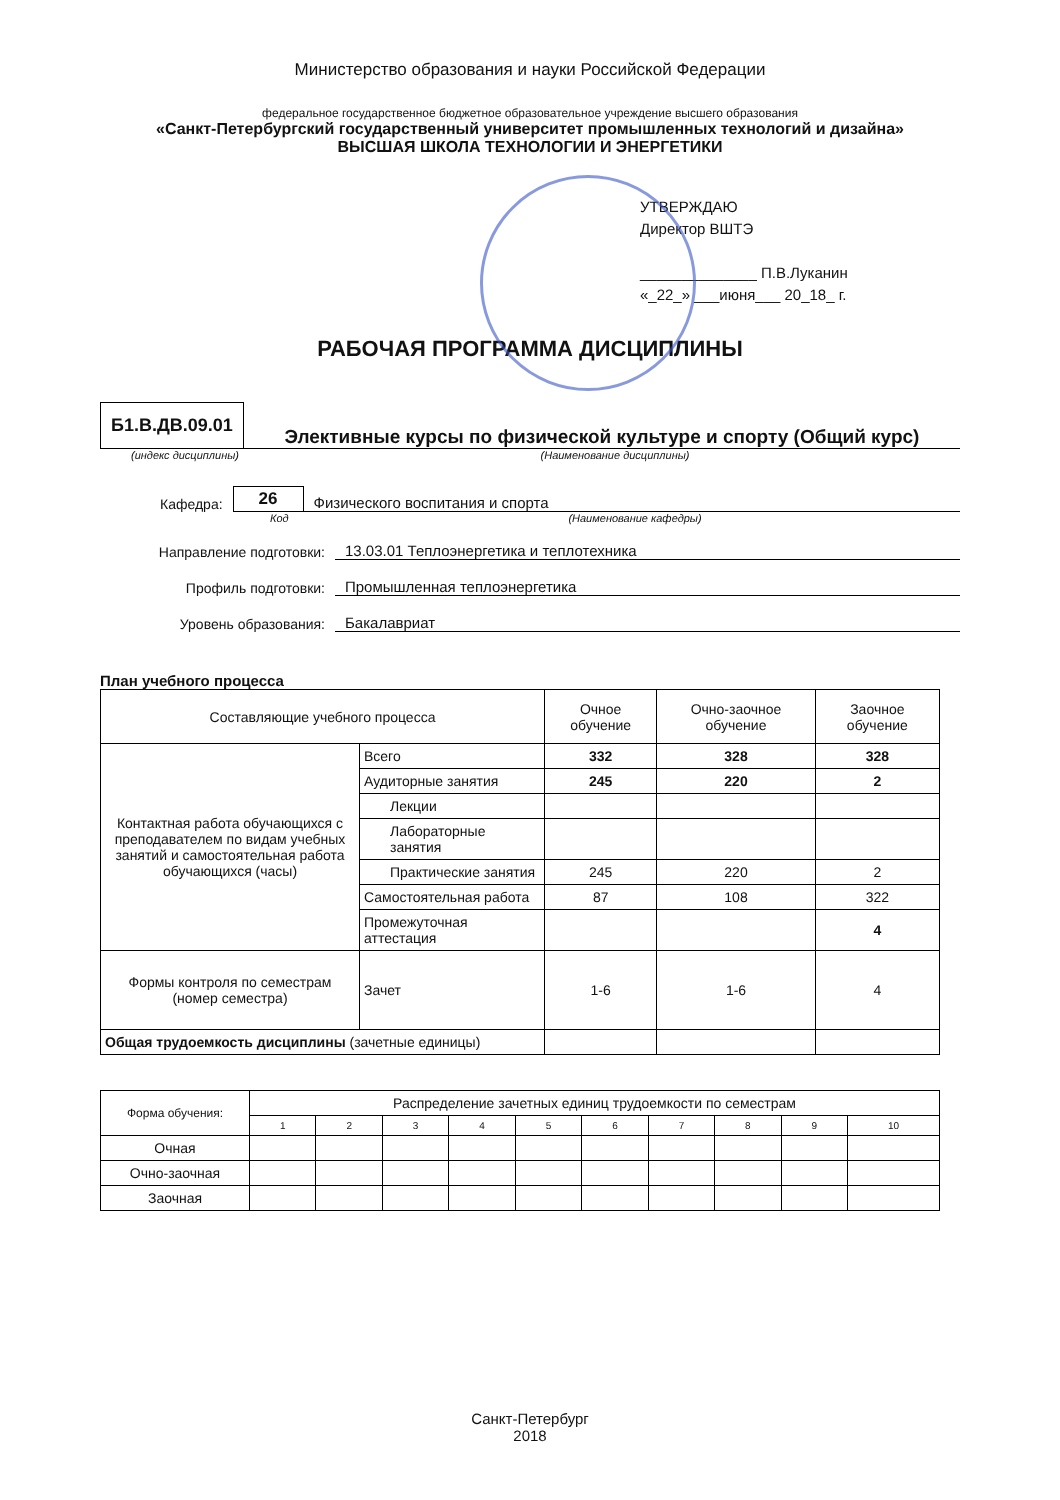Министерство образования и науки Российской Федерации
федеральное государственное бюджетное образовательное учреждение высшего образования
«Санкт-Петербургский государственный университет промышленных технологий и дизайна»
ВЫСШАЯ ШКОЛА ТЕХНОЛОГИИ И ЭНЕРГЕТИКИ
УТВЕРЖДАЮ
Директор ВШТЭ
______________ П.В.Луканин
«_22_» ___июня___ 20_18_ г.
РАБОЧАЯ ПРОГРАММА ДИСЦИПЛИНЫ
Б1.В.ДВ.09.01
Элективные курсы по физической культуре и спорту (Общий курс)
(индекс дисциплины) (Наименование дисциплины)
Кафедра: 26 Физического воспитания и спорта
Код (Наименование кафедры)
Направление подготовки: 13.03.01 Теплоэнергетика и теплотехника
Профиль подготовки: Промышленная теплоэнергетика
Уровень образования: Бакалавриат
План учебного процесса
| Составляющие учебного процесса | | Очное обучение | Очно-заочное обучение | Заочное обучение |
| --- | --- | --- | --- | --- |
| Контактная работа обучающихся с преподавателем по видам учебных занятий и самостоятельная работа обучающихся (часы) | Всего | 332 | 328 | 328 |
| | Аудиторные занятия | 245 | 220 | 2 |
| | Лекции | | | |
| | Лабораторные занятия | | | |
| | Практические занятия | 245 | 220 | 2 |
| | Самостоятельная работа | 87 | 108 | 322 |
| | Промежуточная аттестация | | | 4 |
| Формы контроля по семестрам (номер семестра) | Зачет | 1-6 | 1-6 | 4 |
| Общая трудоемкость дисциплины (зачетные единицы) | | | | |
| Форма обучения: | Распределение зачетных единиц трудоемкости по семестрам | | | | | | | | | |
| --- | --- | --- | --- | --- | --- | --- | --- | --- | --- | --- |
| | 1 | 2 | 3 | 4 | 5 | 6 | 7 | 8 | 9 | 10 |
| Очная | | | | | | | | | | |
| Очно-заочная | | | | | | | | | | |
| Заочная | | | | | | | | | | |
Санкт-Петербург
2018